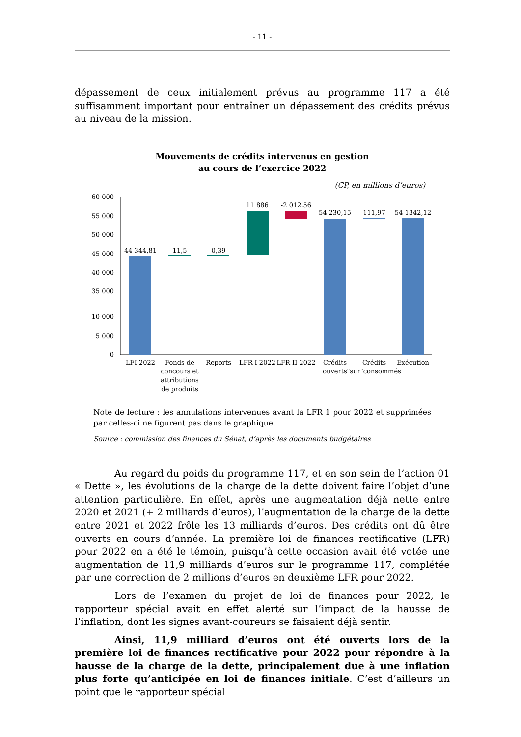- 11 -
dépassement de ceux initialement prévus au programme 117 a été suffisamment important pour entraîner un dépassement des crédits prévus au niveau de la mission.
Mouvements de crédits intervenus en gestion
au cours de l’exercice 2022
(CP, en millions d’euros)
60 000
55 000
50 000
45 000
40 000
35 000
10 000
5 000
0
44 344,81
11,5
0,39
11 886
-2 012,56
54 230,15
111,97
54 1342,12
LFI 2022
Fonds de
concours et
attributions
de produits
Reports
LFR I 2022
LFR II 2022
Crédits
Crédits
Exécution
ouverts"sur"consommés
Note de lecture : les annulations intervenues avant la LFR 1 pour 2022 et supprimées par celles-ci ne figurent pas dans le graphique.
Source : commission des finances du Sénat, d’après les documents budgétaires
Au regard du poids du programme 117, et en son sein de l’action 01 « Dette », les évolutions de la charge de la dette doivent faire l’objet d’une attention particulière. En effet, après une augmentation déjà nette entre 2020 et 2021 (+ 2 milliards d’euros), l’augmentation de la charge de la dette entre 2021 et 2022 frôle les 13 milliards d’euros. Des crédits ont dû être ouverts en cours d’année. La première loi de finances rectificative (LFR) pour 2022 en a été le témoin, puisqu’à cette occasion avait été votée une augmentation de 11,9 milliards d’euros sur le programme 117, complétée par une correction de 2 millions d’euros en deuxième LFR pour 2022.
Lors de l’examen du projet de loi de finances pour 2022, le rapporteur spécial avait en effet alerté sur l’impact de la hausse de l’inflation, dont les signes avant-coureurs se faisaient déjà sentir.
Ainsi, 11,9 milliard d’euros ont été ouverts lors de la première loi de finances rectificative pour 2022 pour répondre à la hausse de la charge de la dette, principalement due à une inflation plus forte qu’anticipée en loi de finances initiale. C’est d’ailleurs un point que le rapporteur spécial